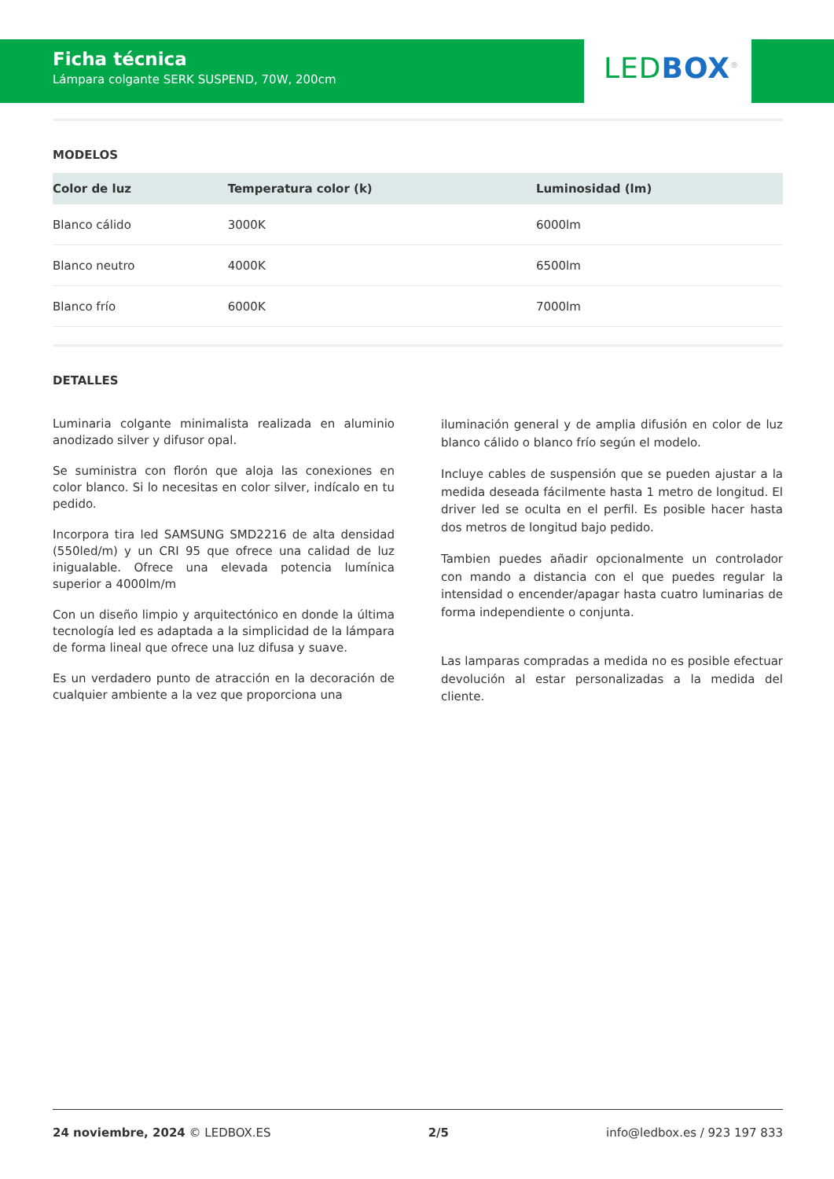Ficha técnica
Lámpara colgante SERK SUSPEND, 70W, 200cm
LED BOX<sup>®</sup>
MODELOS
| Color de luz | Temperatura color (k) | Luminosidad (lm) |
| --- | --- | --- |
| Blanco cálido | 3000K | 6000lm |
| Blanco neutro | 4000K | 6500lm |
| Blanco frío | 6000K | 7000lm |
DETALLES
Luminaria colgante minimalista realizada en aluminio anodizado silver y difusor opal.
Se suministra con florón que aloja las conexiones en color blanco. Si lo necesitas en color silver, indícalo en tu pedido.
Incorpora tira led SAMSUNG SMD2216 de alta densidad (550led/m) y un CRI 95 que ofrece una calidad de luz inigualable. Ofrece una elevada potencia lumínica superior a 4000lm/m
Con un diseño limpio y arquitectónico en donde la última tecnología led es adaptada a la simplicidad de la lámpara de forma lineal que ofrece una luz difusa y suave.
Es un verdadero punto de atracción en la decoración de cualquier ambiente a la vez que proporciona una
iluminación general y de amplia difusión en color de luz blanco cálido o blanco frío según el modelo.
Incluye cables de suspensión que se pueden ajustar a la medida deseada fácilmente hasta 1 metro de longitud. El driver led se oculta en el perfil. Es posible hacer hasta dos metros de longitud bajo pedido.
Tambien puedes añadir opcionalmente un controlador con mando a distancia con el que puedes regular la intensidad o encender/apagar hasta cuatro luminarias de forma independiente o conjunta.
Las lamparas compradas a medida no es posible efectuar devolución al estar personalizadas a la medida del cliente.
24 noviembre, 2024 © LEDBOX.ES 2/5 info@ledbox.es / 923 197 833